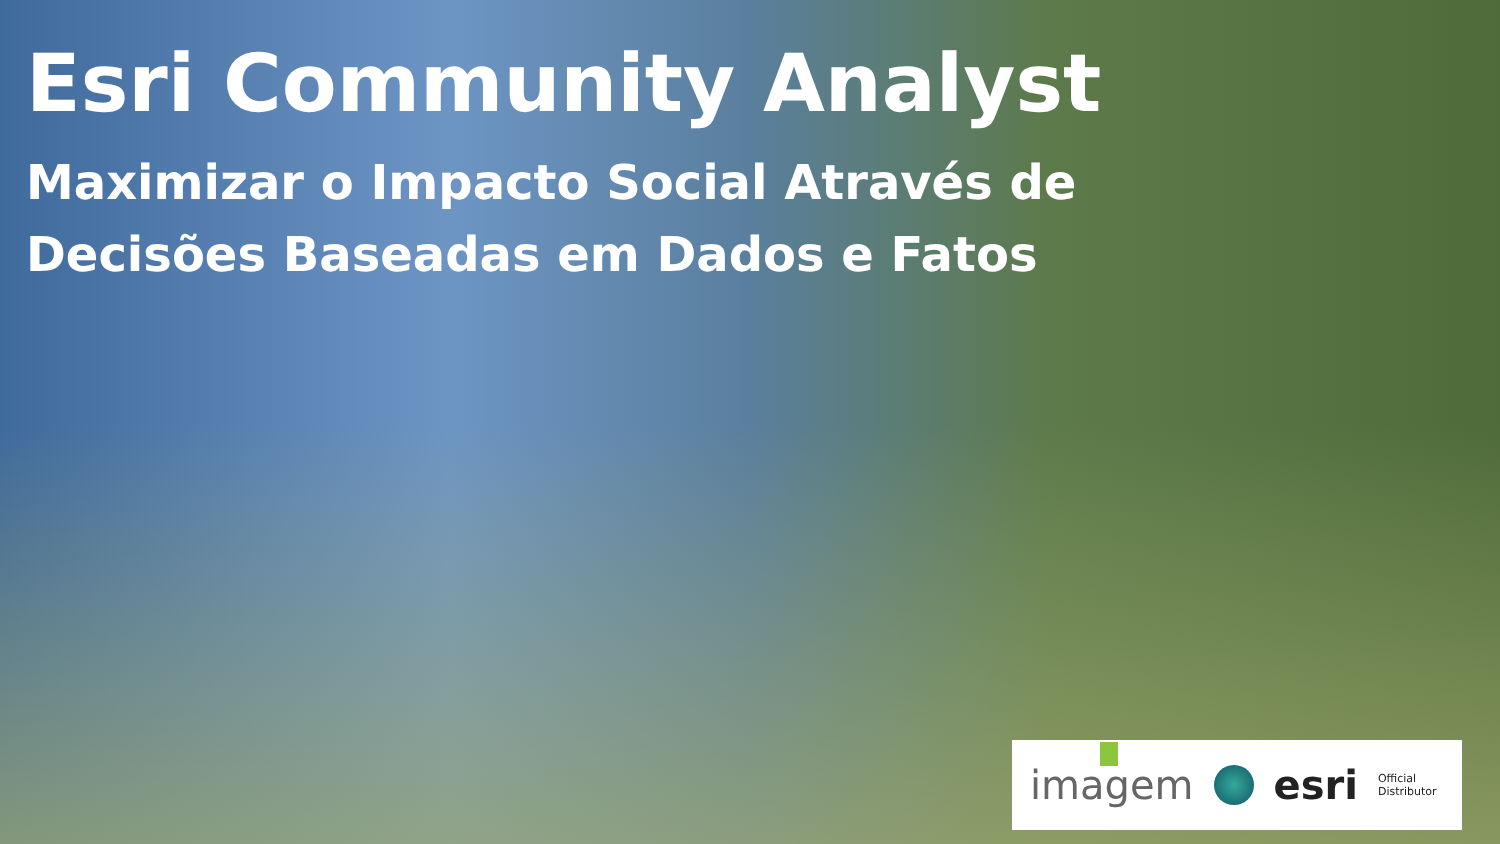Esri Community Analyst
Maximizar o Impacto Social Através de
Decisões Baseadas em Dados e Fatos
imagem esri Official
Distributor